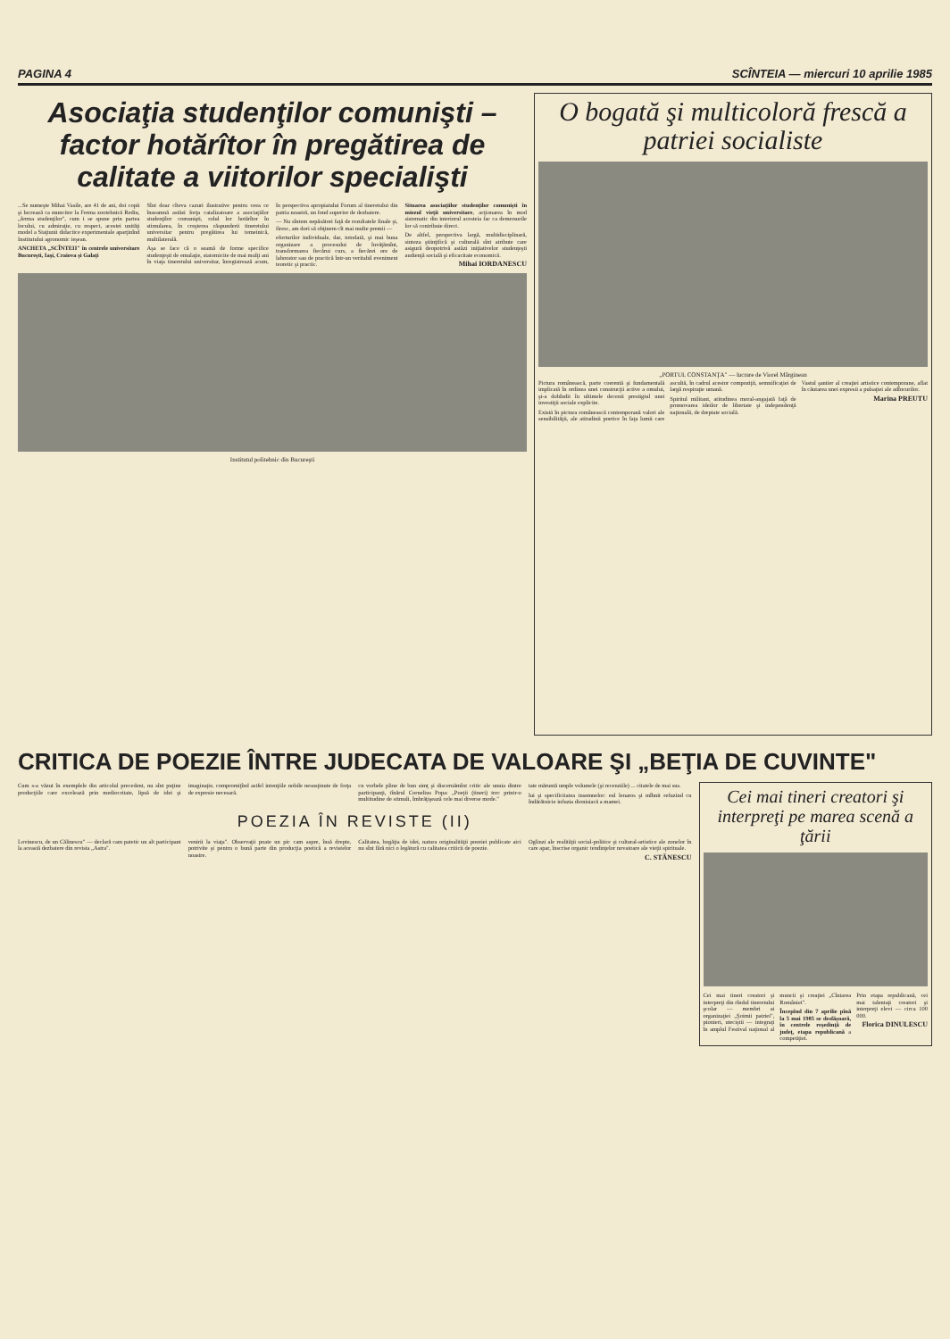PAGINA 4 SCÎNTEIA — miercuri 10 aprilie 1985
Asociaţia studenţilor comunişti – factor hotărîtor în pregătirea de calitate a viitorilor specialişti
...Se numeşte Mihai Vasile, are 41 de ani, doi copii şi lucrează ca muncitor la Ferma zootehnică Rediu, „ferma studenţilor", cum i se spune prin partea locului, cu admiraţie, cu respect, acestei unităţi model a Staţiunii didactice experimentale aparţinînd Institutului agronomic ieşean.
ANCHETA „SCÎNTEII" în centrele universitare Bucureşti, Iaşi, Craiova şi Galaţi
Sînt doar cîteva cazuri ilustrative pentru ceea ce înseamnă astăzi forţa catalizatoare a asociaţiilor studenţilor comunişti, rolul lor hotărîtor în stimularea, în creşterea răspunderii tineretului universitar pentru pregătirea lui temeinică, multilaterală.
Aşa se face că o seamă de forme specifice studenţeşti de emulaţie, statornicite de mai mulţi ani în viaţa tineretului universitar, înregistrează acum, în perspectiva apropiatului Forum al tineretului din patria noastră, un fond superior de dezbatere.
— Nu sîntem nepăsători faţă de rezultatele finale şi, firesc, am dori să obţinem cît mai multe premii —
eforturilor individuale, dar, totodată, şi mai buna organizare a procesului de învăţămînt, transformarea fiecărui curs, a fiecărei ore de laborator sau de practică într-un veritabil eveniment teoretic şi practic.
Situarea asociaţiilor studenţilor comunişti în miezul vieţii universitare, acţionarea în mod sistematic din interiorul acesteia fac ca demersurile lor să contribuie direct.
De altfel, perspectiva largă, multidisciplinară, sinteza ştiinţifică şi culturală sînt atribute care asigură deopotrivă astăzi iniţiativelor studenţeşti audienţă socială şi eficacitate economică.
Mihai IORDANESCU
Institutul politehnic din Bucureşti
O bogată şi multicoloră frescă a patriei socialiste
„PORTUL CONSTANŢA" — lucrare de Viorel Mărginean
Pictura românească, parte coerentă şi fundamentală implicată în ordinea unei construcţii active a omului, şi-a dobîndit în ultimele decenii prestigiul unei investiţii sociale explicite.
Existã în pictura românească contemporană valori ale sensibilităţii, ale atitudinii poetice în faţa lumii care ascultă, în cadrul acestor compoziţii, semnificaţiei de largă respiraţie umană.
Spiritul militant, atitudinea moral-angajată faţă de promovarea ideilor de libertate şi independenţă naţională, de dreptate socială.
Vastul şantier al creaţiei artistice contemporane, aflat în căutarea unei expresii a pulsaţiei ale adîncurilor.
Marina PREUTU
CRITICA DE POEZIE ÎNTRE JUDECATA DE VALOARE ŞI „BEŢIA DE CUVINTE"
Cum s-a văzut în exemplele din articolul precedent, nu sînt puţine producţiile care excelează prin mediocritate, lipsă de idei şi imaginaţie, compromiţînd astfel intenţiile nobile nesusţinute de forţa de expresie necesară.
cu vorbele pline de bun simţ şi discernămînt critic ale unuia dintre participanţi, tînărul Cornelius Popa: „Poeţii (tineri) trec printr-o multitudine de stimuli, îmbrăţişează cele mai diverse mode."
tate măruntă umple volumele (şi recenziile) ... citatele de mai sus.
lui şi specificitatea insemnelor: eul lenaros şi mîhnit refuzind cu îndărătnicie infuzia dionisiacă a mamei.
POEZIA ÎN REVISTE (II)
Lovinescu, de un Călinescu" — declară cam patetic un alt participant la această dezbatere din revista „Astra".
venirii la viaţa". Observaţii poate un pic cam aspre, însă drepte, potrivite şi pentru o bună parte din producţia poetică a revistelor noastre.
Calitatea, bogăţia de idei, natura originalităţii poeziei publicate aici nu sînt fără nici o legătură cu calitatea criticii de poezie.
Oglinzi ale realităţii social-politice şi cultural-artistice ale zonelor în care apar, înscrise organic tendinţelor novatoare ale vieţii spirituale.
C. STĂNESCU
Cei mai tineri creatori şi interpreţi pe marea scenă a ţării
Cei mai tineri creatori şi interpreţi din rîndul tineretului şcolar — membri ai organizaţiei „Şoimii patriei", pionieri, uteciştii — integraţi în amplul Festival naţional al muncii şi creaţiei „Cîntarea României".
Începînd din 7 aprilie pînă la 5 mai 1985 se desfăşoară, în centrele reşedinţă de judeţ, etapa republicană a competiţiei.
Prin etapa republicană, cei mai talentaţi creatori şi interpreţi elevi — circa 100 000.
Florica DINULESCU